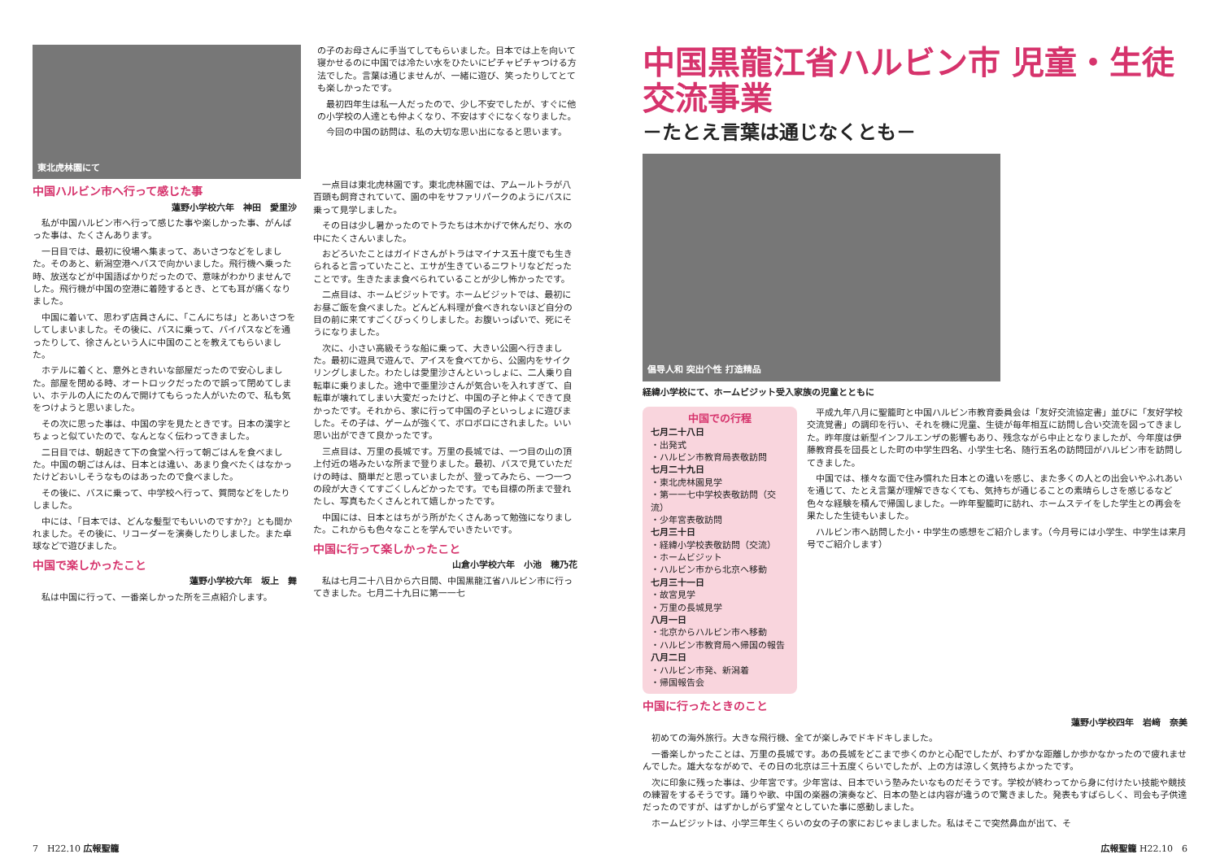東北虎林園にて
の子のお母さんに手当てしてもらいました。日本では上を向いて寝かせるのに中国では冷たい水をひたいにピチャピチャつける方法でした。言葉は通じませんが、一緒に遊び、笑ったりしてとても楽しかったです。
最初四年生は私一人だったので、少し不安でしたが、すぐに他の小学校の人達とも仲よくなり、不安はすぐになくなりました。
今回の中国の訪問は、私の大切な思い出になると思います。
中国ハルビン市へ行って感じた事
蓮野小学校六年　神田　愛里沙
私が中国ハルビン市へ行って感じた事や楽しかった事、がんばった事は、たくさんあります。
一日目では、最初に役場へ集まって、あいさつなどをしました。そのあと、新潟空港へバスで向かいました。飛行機へ乗った時、放送などが中国語ばかりだったので、意味がわかりませんでした。飛行機が中国の空港に着陸するとき、とても耳が痛くなりました。
中国に着いて、思わず店員さんに、「こんにちは」とあいさつをしてしまいました。その後に、バスに乗って、バイパスなどを通ったりして、徐さんという人に中国のことを教えてもらいました。
ホテルに着くと、意外ときれいな部屋だったので安心しました。部屋を閉める時、オートロックだったので誤って閉めてしまい、ホテルの人にたのんで開けてもらった人がいたので、私も気をつけようと思いました。
その次に思った事は、中国の字を見たときです。日本の漢字とちょっと似ていたので、なんとなく伝わってきました。
二日目では、朝起きて下の食堂へ行って朝ごはんを食べました。中国の朝ごはんは、日本とは違い、あまり食べたくはなかったけどおいしそうなものはあったので食べました。
その後に、バスに乗って、中学校へ行って、質問などをしたりしました。
中には、「日本では、どんな髪型でもいいのですか?」とも聞かれました。その後に、リコーダーを演奏したりしました。また卓球などで遊びました。
中国で楽しかったこと
蓮野小学校六年　坂上　舞
私は中国に行って、一番楽しかった所を三点紹介します。
一点目は東北虎林園です。東北虎林園では、アムールトラが八百頭も飼育されていて、園の中をサファリパークのようにバスに乗って見学しました。
その日は少し暑かったのでトラたちは木かげで休んだり、水の中にたくさんいました。
おどろいたことはガイドさんがトラはマイナス五十度でも生きられると言っていたこと、エサが生きているニワトリなどだったことです。生きたまま食べられていることが少し怖かったです。
二点目は、ホームビジットです。ホームビジットでは、最初にお昼ご飯を食べました。どんどん料理が食べきれないほど自分の目の前に来てすごくびっくりしました。お腹いっぱいで、死にそうになりました。
次に、小さい高級そうな船に乗って、大きい公園へ行きました。最初に遊具で遊んで、アイスを食べてから、公園内をサイクリングしました。わたしは愛里沙さんといっしょに、二人乗り自転車に乗りました。途中で亜里沙さんが気合いを入れすぎて、自転車が壊れてしまい大変だったけど、中国の子と仲よくできて良かったです。それから、家に行って中国の子といっしょに遊びました。その子は、ゲームが強くて、ボロボロにされました。いい思い出ができて良かったです。
三点目は、万里の長城です。万里の長城では、一つ目の山の頂上付近の塔みたいな所まで登りました。最初、バスで見ていただけの時は、簡単だと思っていましたが、登ってみたら、一つ一つの段が大きくてすごくしんどかったです。でも目標の所まで登れたし、写真もたくさんとれて嬉しかったです。
中国には、日本とはちがう所がたくさんあって勉強になりました。これからも色々なことを学んでいきたいです。
中国に行って楽しかったこと
山倉小学校六年　小池　穂乃花
私は七月二十八日から六日間、中国黒龍江省ハルビン市に行ってきました。七月二十九日に第一一七
7　H22.10 広報聖籠
中国黒龍江省ハルビン市 児童・生徒交流事業
－たとえ言葉は通じなくとも－
倡导人和 突出个性 打造精品
経緯小学校にて、ホームビジット受入家族の児童とともに
中国での行程
七月二十八日
・出発式
・ハルビン市教育局表敬訪問
七月二十九日
・東北虎林園見学
・第一一七中学校表敬訪問（交流）
・少年宮表敬訪問
七月三十日
・経緯小学校表敬訪問（交流）
・ホームビジット
・ハルビン市から北京へ移動
七月三十一日
・故宮見学
・万里の長城見学
八月一日
・北京からハルビン市へ移動
・ハルビン市教育局へ帰国の報告
八月二日
・ハルビン市発、新潟着
・帰国報告会
平成九年八月に聖籠町と中国ハルビン市教育委員会は「友好交流協定書」並びに「友好学校交流覚書」の調印を行い、それを機に児童、生徒が毎年相互に訪問し合い交流を図ってきました。昨年度は新型インフルエンザの影響もあり、残念ながら中止となりましたが、今年度は伊藤教育長を団長とした町の中学生四名、小学生七名、随行五名の訪問団がハルビン市を訪問してきました。
中国では、様々な面で住み慣れた日本との違いを感じ、また多くの人との出会いやふれあいを通じて、たとえ言葉が理解できなくても、気持ちが通じることの素晴らしさを感じるなど色々な経験を積んで帰国しました。一昨年聖籠町に訪れ、ホームステイをした学生との再会を果たした生徒もいました。
ハルビン市へ訪問した小・中学生の感想をご紹介します。（今月号には小学生、中学生は来月号でご紹介します）
中国に行ったときのこと
蓮野小学校四年　岩﨑　奈美
初めての海外旅行。大きな飛行機、全てが楽しみでドキドキしました。
一番楽しかったことは、万里の長城です。あの長城をどこまで歩くのかと心配でしたが、わずかな距離しか歩かなかったので疲れませんでした。雄大なながめで、その日の北京は三十五度くらいでしたが、上の方は涼しく気持ちよかったです。
次に印象に残った事は、少年宮です。少年宮は、日本でいう塾みたいなものだそうです。学校が終わってから身に付けたい技能や競技の練習をするそうです。踊りや歌、中国の楽器の演奏など、日本の塾とは内容が違うので驚きました。発表もすばらしく、司会も子供達だったのですが、はずかしがらず堂々としていた事に感動しました。
ホームビジットは、小学三年生くらいの女の子の家におじゃましました。私はそこで突然鼻血が出て、そ
広報聖籠 H22.10　6